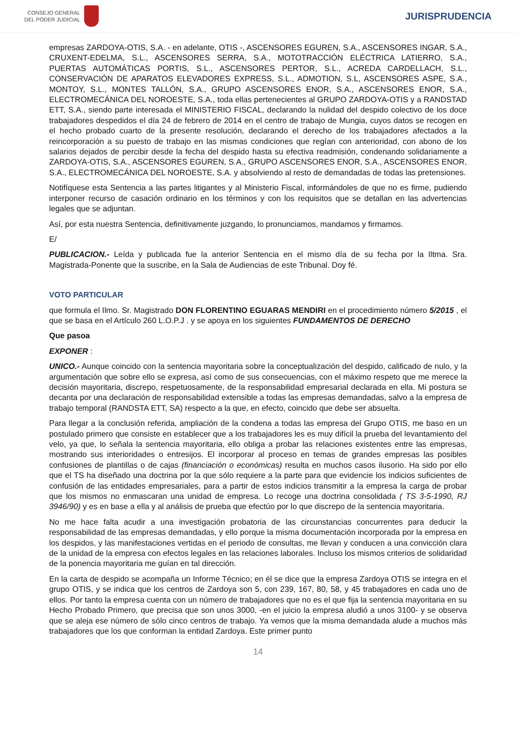CONSEJO GENERAL
DEL PODER JUDICIAL
JURISPRUDENCIA
empresas ZARDOYA-OTIS, S.A. - en adelante, OTIS -, ASCENSORES EGUREN, S.A., ASCENSORES INGAR, S.A., CRUXENT-EDELMA, S.L., ASCENSORES SERRA, S.A., MOTOTRACCIÓN ELÉCTRICA LATIERRO, S.A., PUERTAS AUTOMÁTICAS PORTIS, S.L., ASCENSORES PERTOR, S.L., ACREDA CARDELLACH, S.L., CONSERVACIÓN DE APARATOS ELEVADORES EXPRESS, S.L., ADMOTION, S.L, ASCENSORES ASPE, S.A., MONTOY, S.L., MONTES TALLÓN, S.A., GRUPO ASCENSORES ENOR, S.A., ASCENSORES ENOR, S.A., ELECTROMECÁNICA DEL NOROESTE, S.A., toda ellas pertenecientes al GRUPO ZARDOYA-OTIS y a RANDSTAD ETT, S.A., siendo parte interesada el MINISTERIO FISCAL, declarando la nulidad del despido colectivo de los doce trabajadores despedidos el día 24 de febrero de 2014 en el centro de trabajo de Mungia, cuyos datos se recogen en el hecho probado cuarto de la presente resolución, declarando el derecho de los trabajadores afectados a la reincorporación a su puesto de trabajo en las mismas condiciones que regían con anterioridad, con abono de los salarios dejados de percibir desde la fecha del despido hasta su efectiva readmisión, condenando solidariamente a ZARDOYA-OTIS, S.A., ASCENSORES EGUREN, S.A., GRUPO ASCENSORES ENOR, S.A., ASCENSORES ENOR, S.A., ELECTROMECÁNICA DEL NOROESTE, S.A. y absolviendo al resto de demandadas de todas las pretensiones.
Notifíquese esta Sentencia a las partes litigantes y al Ministerio Fiscal, informándoles de que no es firme, pudiendo interponer recurso de casación ordinario en los términos y con los requisitos que se detallan en las advertencias legales que se adjuntan.
Así, por esta nuestra Sentencia, definitivamente juzgando, lo pronunciamos, mandamos y firmamos.
E/
PUBLICACION.- Leída y publicada fue la anterior Sentencia en el mismo día de su fecha por la Iltma. Sra. Magistrada-Ponente que la suscribe, en la Sala de Audiencias de este Tribunal. Doy fé.
VOTO PARTICULAR
que formula el Ilmo. Sr. Magistrado DON FLORENTINO EGUARAS MENDIRI en el procedimiento número 5/2015 , el que se basa en el Artículo 260 L.O.P.J . y se apoya en los siguientes FUNDAMENTOS DE DERECHO
Que pasoa
EXPONER :
UNICO.- Aunque coincido con la sentencia mayoritaria sobre la conceptualización del despido, calificado de nulo, y la argumentación que sobre ello se expresa, así como de sus consecuencias, con el máximo respeto que me merece la decisión mayoritaria, discrepo, respetuosamente, de la responsabilidad empresarial declarada en ella. Mi postura se decanta por una declaración de responsabilidad extensible a todas las empresas demandadas, salvo a la empresa de trabajo temporal (RANDSTA ETT, SA) respecto a la que, en efecto, coincido que debe ser absuelta.
Para llegar a la conclusión referida, ampliación de la condena a todas las empresa del Grupo OTIS, me baso en un postulado primero que consiste en establecer que a los trabajadores les es muy difícil la prueba del levantamiento del velo, ya que, lo señala la sentencia mayoritaria, ello obliga a probar las relaciones existentes entre las empresas, mostrando sus interioridades o entresijos. El incorporar al proceso en temas de grandes empresas las posibles confusiones de plantillas o de cajas (financiación o económicas) resulta en muchos casos ilusorio. Ha sido por ello que el TS ha diseñado una doctrina por la que sólo requiere a la parte para que evidencie los indicios suficientes de confusión de las entidades empresariales, para a partir de estos indicios transmitir a la empresa la carga de probar que los mismos no enmascaran una unidad de empresa. Lo recoge una doctrina consolidada ( TS 3-5-1990, RJ 3946/90) y es en base a ella y al análisis de prueba que efectúo por lo que discrepo de la sentencia mayoritaria.
No me hace falta acudir a una investigación probatoria de las circunstancias concurrentes para deducir la responsabilidad de las empresas demandadas, y ello porque la misma documentación incorporada por la empresa en los despidos, y las manifestaciones vertidas en el periodo de consultas, me llevan y conducen a una convicción clara de la unidad de la empresa con efectos legales en las relaciones laborales. Incluso los mismos criterios de solidaridad de la ponencia mayoritaria me guían en tal dirección.
En la carta de despido se acompaña un Informe Técnico; en él se dice que la empresa Zardoya OTIS se integra en el grupo OTIS, y se indica que los centros de Zardoya son 5, con 239, 167, 80, 58, y 45 trabajadores en cada uno de ellos. Por tanto la empresa cuenta con un número de trabajadores que no es el que fija la sentencia mayoritaria en su Hecho Probado Primero, que precisa que son unos 3000, -en el juicio la empresa aludió a unos 3100- y se observa que se aleja ese número de sólo cinco centros de trabajo. Ya vemos que la misma demandada alude a muchos más trabajadores que los que conforman la entidad Zardoya. Este primer punto
14